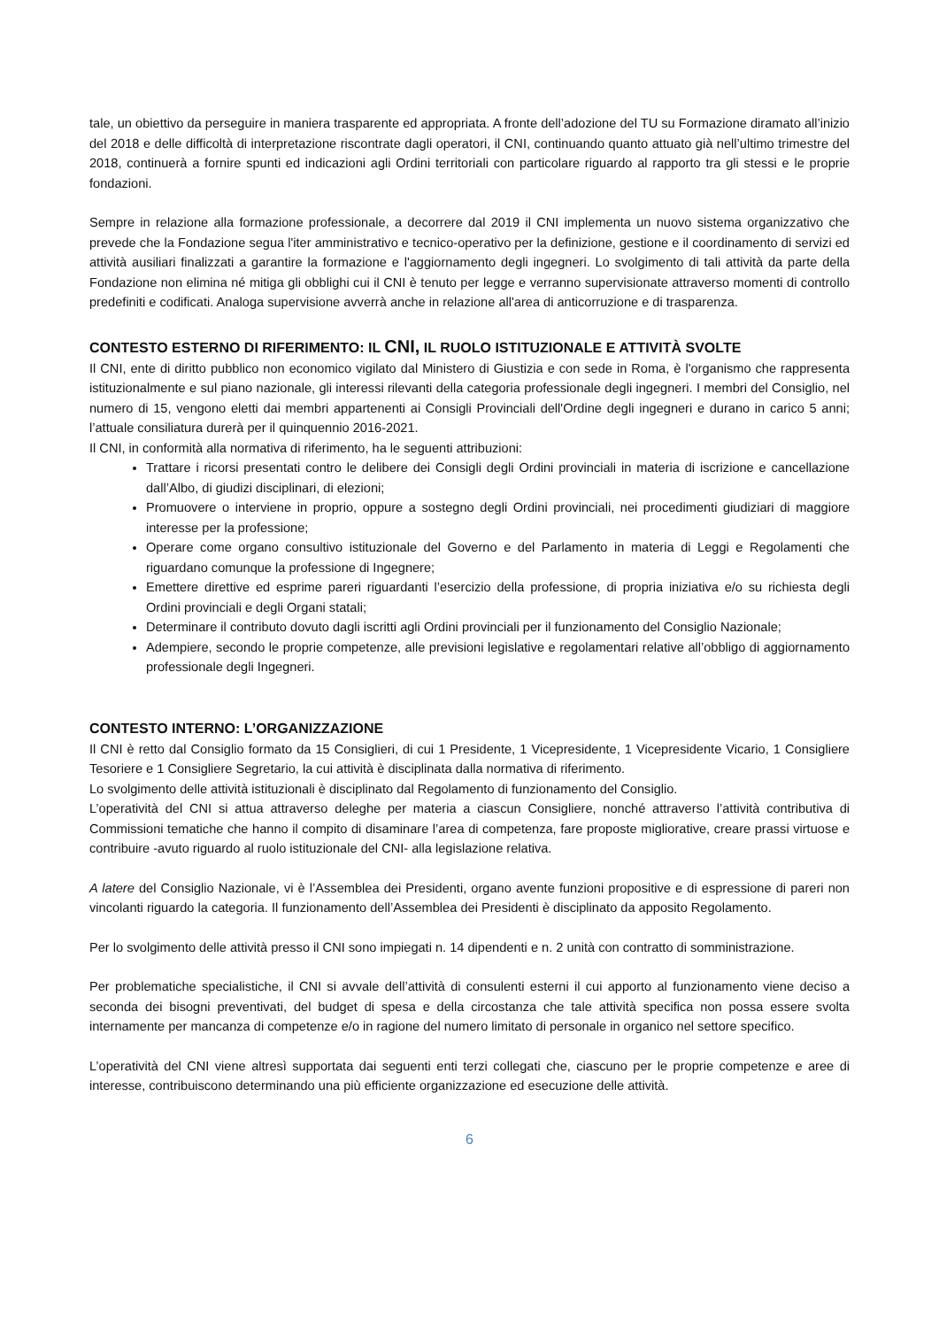tale, un obiettivo da perseguire in maniera trasparente ed appropriata. A fronte dell’adozione del TU su Formazione diramato all’inizio del 2018 e delle difficoltà di interpretazione riscontrate dagli operatori, il CNI, continuando quanto attuato già nell’ultimo trimestre del 2018, continuerà a fornire spunti ed indicazioni agli Ordini territoriali con particolare riguardo al rapporto tra gli stessi e le proprie fondazioni.
Sempre in relazione alla formazione professionale, a decorrere dal 2019 il CNI implementa un nuovo sistema organizzativo che prevede che la Fondazione segua l'iter amministrativo e tecnico-operativo per la definizione, gestione e il coordinamento di servizi ed attività ausiliari finalizzati a garantire la formazione e l'aggiornamento degli ingegneri. Lo svolgimento di tali attività da parte della Fondazione non elimina né mitiga gli obblighi cui il CNI è tenuto per legge e verranno supervisionate attraverso momenti di controllo predefiniti e codificati. Analoga supervisione avverrà anche in relazione all'area di anticorruzione e di trasparenza.
CONTESTO ESTERNO DI RIFERIMENTO: IL CNI, IL RUOLO ISTITUZIONALE E ATTIVITÀ SVOLTE
Il CNI, ente di diritto pubblico non economico vigilato dal Ministero di Giustizia e con sede in Roma, è l'organismo che rappresenta istituzionalmente e sul piano nazionale, gli interessi rilevanti della categoria professionale degli ingegneri. I membri del Consiglio, nel numero di 15, vengono eletti dai membri appartenenti ai Consigli Provinciali dell'Ordine degli ingegneri e durano in carico 5 anni; l’attuale consiliatura durerà per il quinquennio 2016-2021.
Il CNI, in conformità alla normativa di riferimento, ha le seguenti attribuzioni:
Trattare i ricorsi presentati contro le delibere dei Consigli degli Ordini provinciali in materia di iscrizione e cancellazione dall’Albo, di giudizi disciplinari, di elezioni;
Promuovere o interviene in proprio, oppure a sostegno degli Ordini provinciali, nei procedimenti giudiziari di maggiore interesse per la professione;
Operare come organo consultivo istituzionale del Governo e del Parlamento in materia di Leggi e Regolamenti che riguardano comunque la professione di Ingegnere;
Emettere direttive ed esprime pareri riguardanti l’esercizio della professione, di propria iniziativa e/o su richiesta degli Ordini provinciali e degli Organi statali;
Determinare il contributo dovuto dagli iscritti agli Ordini provinciali per il funzionamento del Consiglio Nazionale;
Adempiere, secondo le proprie competenze, alle previsioni legislative e regolamentari relative all’obbligo di aggiornamento professionale degli Ingegneri.
CONTESTO INTERNO: L’ORGANIZZAZIONE
Il CNI è retto dal Consiglio formato da 15 Consiglieri, di cui 1 Presidente, 1 Vicepresidente, 1 Vicepresidente Vicario, 1 Consigliere Tesoriere e 1 Consigliere Segretario, la cui attività è disciplinata dalla normativa di riferimento.
Lo svolgimento delle attività istituzionali è disciplinato dal Regolamento di funzionamento del Consiglio.
L’operatività del CNI si attua attraverso deleghe per materia a ciascun Consigliere, nonché attraverso l’attività contributiva di Commissioni tematiche che hanno il compito di disaminare l’area di competenza, fare proposte migliorative, creare prassi virtuose e contribuire -avuto riguardo al ruolo istituzionale del CNI- alla legislazione relativa.
A latere del Consiglio Nazionale, vi è l’Assemblea dei Presidenti, organo avente funzioni propositive e di espressione di pareri non vincolanti riguardo la categoria. Il funzionamento dell’Assemblea dei Presidenti è disciplinato da apposito Regolamento.
Per lo svolgimento delle attività presso il CNI sono impiegati n. 14 dipendenti e n. 2 unità con contratto di somministrazione.
Per problematiche specialistiche, il CNI si avvale dell’attività di consulenti esterni il cui apporto al funzionamento viene deciso a seconda dei bisogni preventivati, del budget di spesa e della circostanza che tale attività specifica non possa essere svolta internamente per mancanza di competenze e/o in ragione del numero limitato di personale in organico nel settore specifico.
L’operatività del CNI viene altresì supportata dai seguenti enti terzi collegati che, ciascuno per le proprie competenze e aree di interesse, contribuiscono determinando una più efficiente organizzazione ed esecuzione delle attività.
6